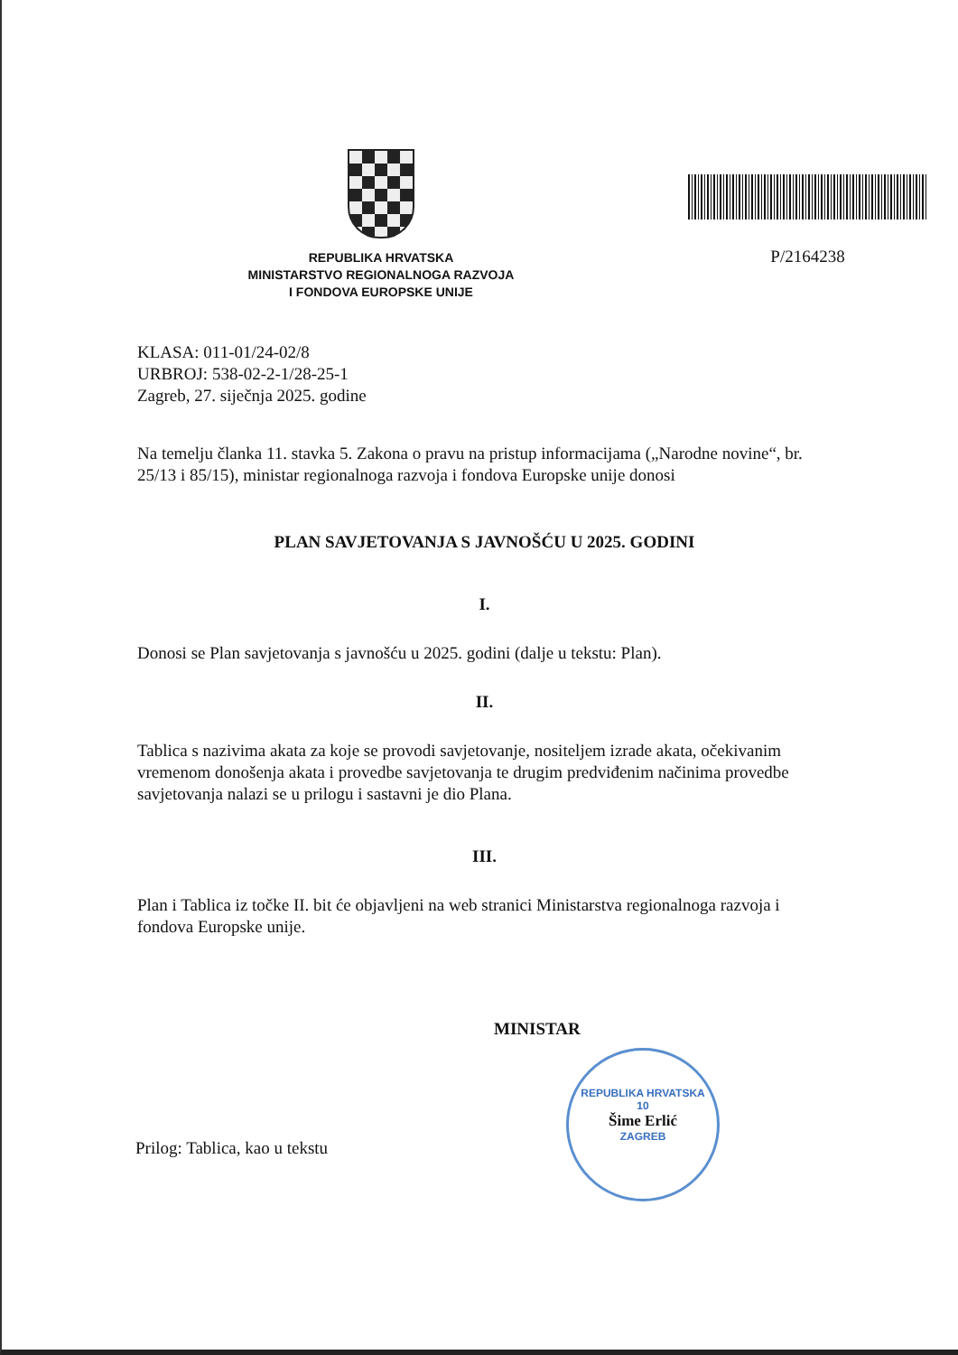REPUBLIKA HRVATSKA
MINISTARSTVO REGIONALNOGA RAZVOJA
I FONDOVA EUROPSKE UNIJE
P/2164238
KLASA: 011-01/24-02/8
URBROJ: 538-02-2-1/28-25-1
Zagreb, 27. siječnja 2025. godine
Na temelju članka 11. stavka 5. Zakona o pravu na pristup informacijama („Narodne novine“, br. 25/13 i 85/15), ministar regionalnoga razvoja i fondova Europske unije donosi
PLAN SAVJETOVANJA S JAVNOŠĆU U 2025. GODINI
I.
Donosi se Plan savjetovanja s javnošću u 2025. godini (dalje u tekstu: Plan).
II.
Tablica s nazivima akata za koje se provodi savjetovanje, nositeljem izrade akata, očekivanim vremenom donošenja akata i provedbe savjetovanja te drugim predviđenim načinima provedbe savjetovanja nalazi se u prilogu i sastavni je dio Plana.
III.
Plan i Tablica iz točke II. bit će objavljeni na web stranici Ministarstva regionalnoga razvoja i fondova Europske unije.
MINISTAR
REPUBLIKA HRVATSKA
10
Šime Erlić
ZAGREB
Prilog: Tablica, kao u tekstu